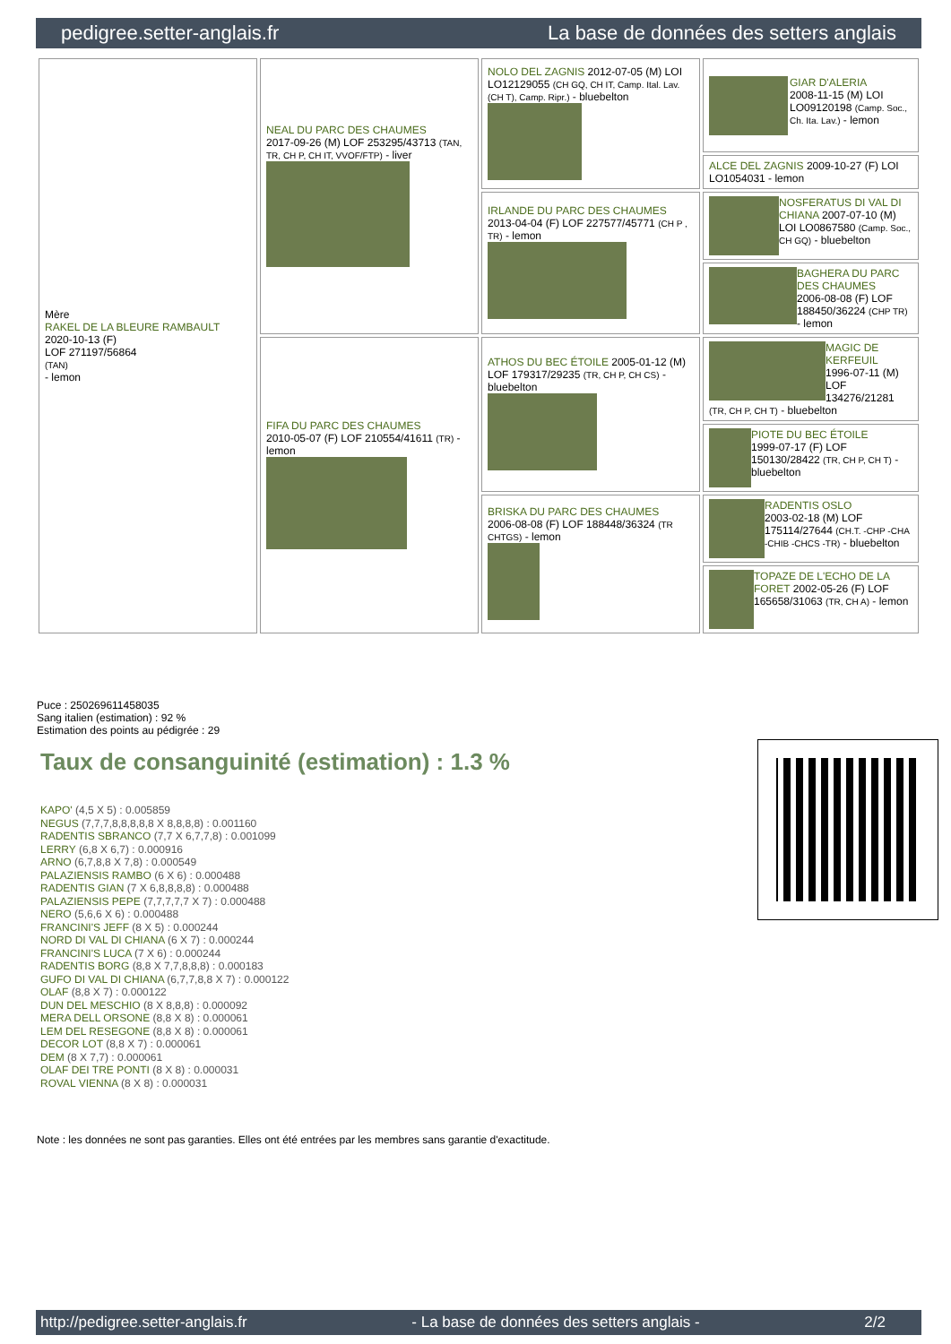pedigree.setter-anglais.fr La base de données des setters anglais
| Mère RAKEL DE LA BLEURE RAMBAULT 2020-10-13 (F) LOF 271197/56864 (TAN) - lemon | NEAL DU PARC DES CHAUMES 2017-09-26 (M) LOF 253295/43713 (TAN, TR, CH P, CH IT, VVOF/FTP) - liver | NOLO DEL ZAGNIS 2012-07-05 (M) LOI LO12129055 (CH GQ, CH IT, Camp. Ital. Lav. (CH T), Camp. Ripr.) - bluebelton | GIAR D'ALERIA 2008-11-15 (M) LOI LO09120198 (Camp. Soc., Ch. Ita. Lav.) - lemon |
| | | | ALCE DEL ZAGNIS 2009-10-27 (F) LOI LO1054031 - lemon |
| | | IRLANDE DU PARC DES CHAUMES 2013-04-04 (F) LOF 227577/45771 (CH P , TR) - lemon | NOSFERATUS DI VAL DI CHIANA 2007-07-10 (M) LOI LO0867580 (Camp. Soc., CH GQ) - bluebelton |
| | | | BAGHERA DU PARC DES CHAUMES 2006-08-08 (F) LOF 188450/36224 (CHP TR) - lemon |
| | FIFA DU PARC DES CHAUMES 2010-05-07 (F) LOF 210554/41611 (TR) - lemon | ATHOS DU BEC ÉTOILE 2005-01-12 (M) LOF 179317/29235 (TR, CH P, CH CS) - bluebelton | MAGIC DE KERFEUIL 1996-07-11 (M) LOF 134276/21281 (TR, CH P, CH T) - bluebelton |
| | | | PIOTE DU BEC ÉTOILE 1999-07-17 (F) LOF 150130/28422 (TR, CH P, CH T) - bluebelton |
| | | BRISKA DU PARC DES CHAUMES 2006-08-08 (F) LOF 188448/36324 (TR CHTGS) - lemon | RADENTIS OSLO 2003-02-18 (M) LOF 175114/27644 (CH.T. -CHP -CHA -CHIB -CHCS -TR) - bluebelton |
| | | | TOPAZE DE L'ECHO DE LA FORET 2002-05-26 (F) LOF 165658/31063 (TR, CH A) - lemon |
Puce : 250269611458035
Sang italien (estimation) : 92 %
Estimation des points au pédigrée : 29
Taux de consanguinité (estimation) : 1.3 %
KAPO' (4,5 X 5) : 0.005859
NEGUS (7,7,7,8,8,8,8,8 X 8,8,8,8) : 0.001160
RADENTIS SBRANCO (7,7 X 6,7,7,8) : 0.001099
LERRY (6,8 X 6,7) : 0.000916
ARNO (6,7,8,8 X 7,8) : 0.000549
PALAZIENSIS RAMBO (6 X 6) : 0.000488
RADENTIS GIAN (7 X 6,8,8,8,8) : 0.000488
PALAZIENSIS PEPE (7,7,7,7,7 X 7) : 0.000488
NERO (5,6,6 X 6) : 0.000488
FRANCINI'S JEFF (8 X 5) : 0.000244
NORD DI VAL DI CHIANA (6 X 7) : 0.000244
FRANCINI'S LUCA (7 X 6) : 0.000244
RADENTIS BORG (8,8 X 7,7,8,8,8) : 0.000183
GUFO DI VAL DI CHIANA (6,7,7,8,8 X 7) : 0.000122
OLAF (8,8 X 7) : 0.000122
DUN DEL MESCHIO (8 X 8,8,8) : 0.000092
MERA DELL ORSONE (8,8 X 8) : 0.000061
LEM DEL RESEGONE (8,8 X 8) : 0.000061
DECOR LOT (8,8 X 7) : 0.000061
DEM (8 X 7,7) : 0.000061
OLAF DEI TRE PONTI (8 X 8) : 0.000031
ROVAL VIENNA (8 X 8) : 0.000031
Note : les données ne sont pas garanties. Elles ont été entrées par les membres sans garantie d'exactitude.
http://pedigree.setter-anglais.fr - La base de données des setters anglais - 2/2